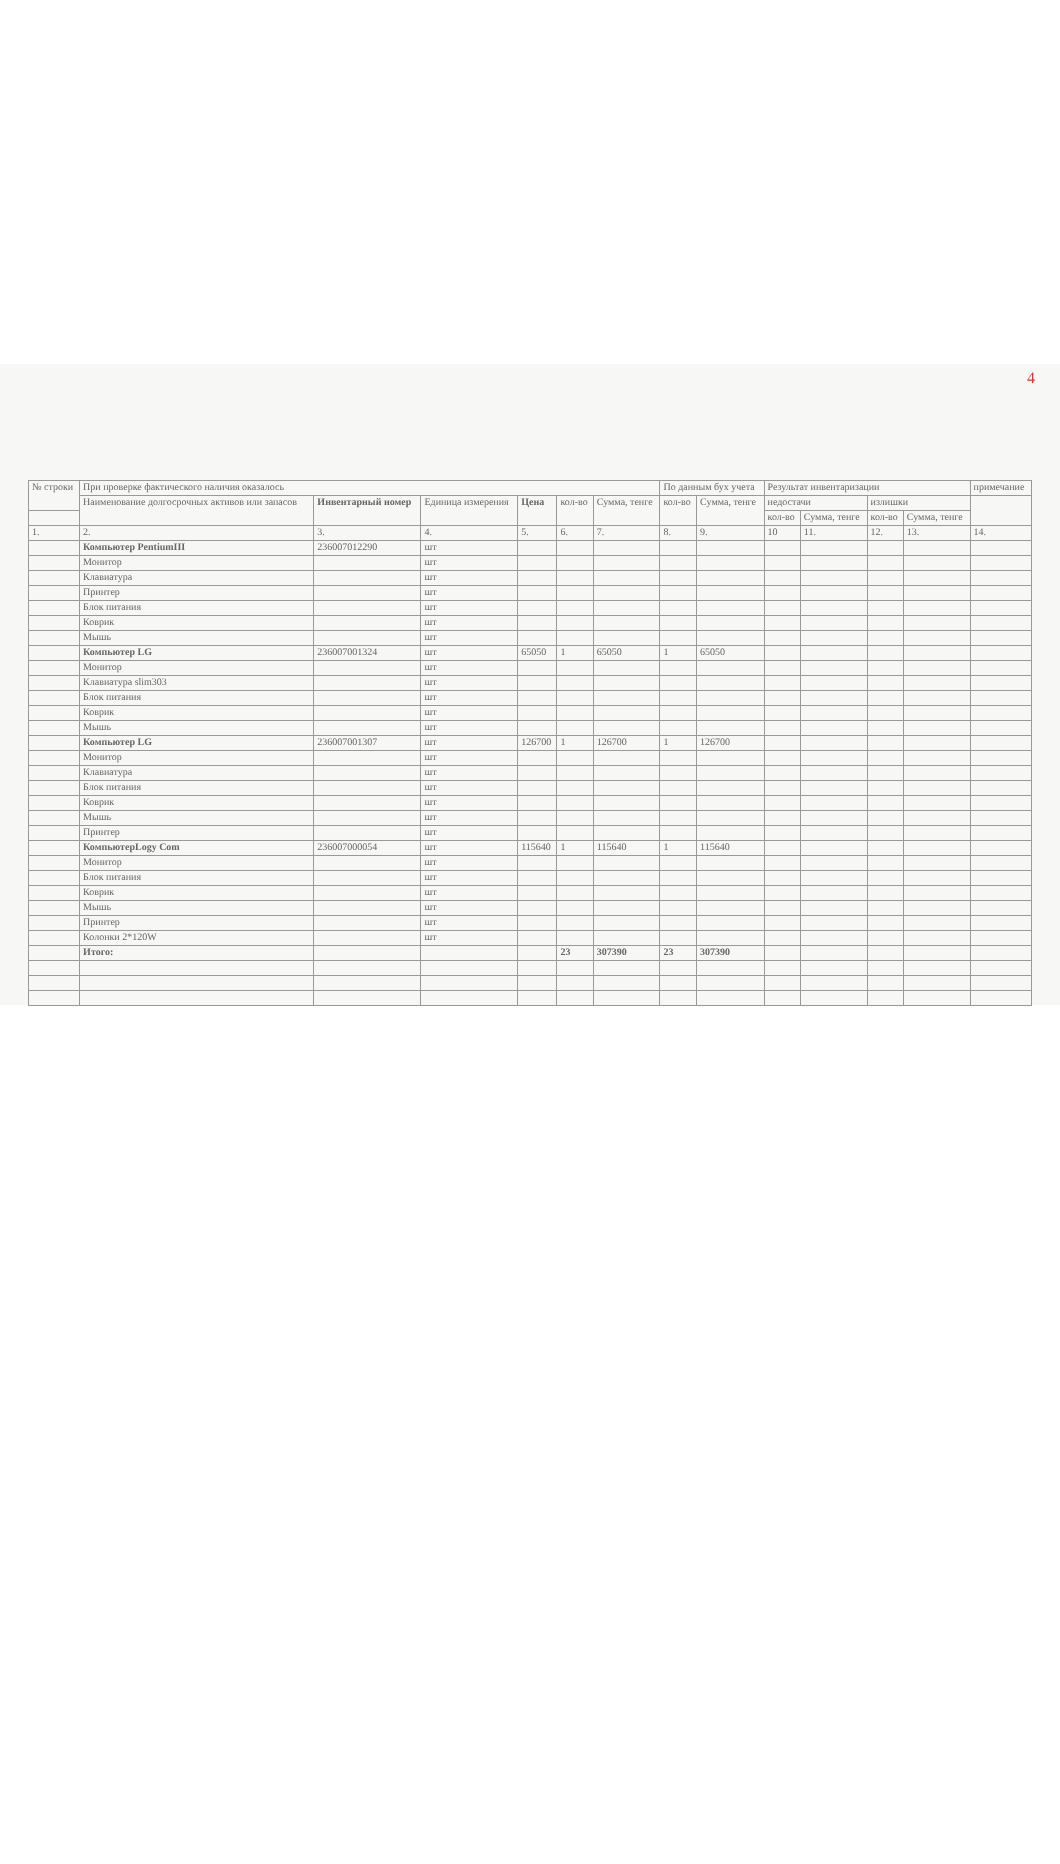4
| № строки | При проверке фактического наличия оказалось | | | | | | По данным бух учета | | Результат инвентаризации | | | | примечание |
| --- | --- | --- | --- | --- | --- | --- | --- | --- | --- | --- | --- | --- | --- |
| | Наименование долгосрочных активов или запасов | Инвентарный номер | Единица измерения | Цена | кол-во | Сумма, тенге | кол-во | Сумма, тенге | недостачи | | излишки | | |
| | | | | | | | | | кол-во | Сумма, тенге | кол-во | Сумма, тенге | |
| 1. | 2. | 3. | 4. | 5. | 6. | 7. | 8. | 9. | 10 | 11. | 12. | 13. | 14. |
| | Компьютер PentiumIII | 236007012290 | шт | | | | | | | | | | |
| | Монитор | | шт | | | | | | | | | | |
| | Клавиатура | | шт | | | | | | | | | | |
| | Принтер | | шт | | | | | | | | | | |
| | Блок питания | | шт | | | | | | | | | | |
| | Коврик | | шт | | | | | | | | | | |
| | Мышь | | шт | | | | | | | | | | |
| | Компьютер LG | 236007001324 | шт | 65050 | 1 | 65050 | 1 | 65050 | | | | | |
| | Монитор | | шт | | | | | | | | | | |
| | Клавиатура slim303 | | шт | | | | | | | | | | |
| | Блок питания | | шт | | | | | | | | | | |
| | Коврик | | шт | | | | | | | | | | |
| | Мышь | | шт | | | | | | | | | | |
| | Компьютер LG | 236007001307 | шт | 126700 | 1 | 126700 | 1 | 126700 | | | | | |
| | Монитор | | шт | | | | | | | | | | |
| | Клавиатура | | шт | | | | | | | | | | |
| | Блок питания | | шт | | | | | | | | | | |
| | Коврик | | шт | | | | | | | | | | |
| | Мышь | | шт | | | | | | | | | | |
| | Принтер | | шт | | | | | | | | | | |
| | КомпьютерLogy Com | 236007000054 | шт | 115640 | 1 | 115640 | 1 | 115640 | | | | | |
| | Монитор | | шт | | | | | | | | | | |
| | Блок питания | | шт | | | | | | | | | | |
| | Коврик | | шт | | | | | | | | | | |
| | Мышь | | шт | | | | | | | | | | |
| | Принтер | | шт | | | | | | | | | | |
| | Колонки 2*120W | | шт | | | | | | | | | | |
| | Итого: | | | | 23 | 307390 | 23 | 307390 | | | | | |